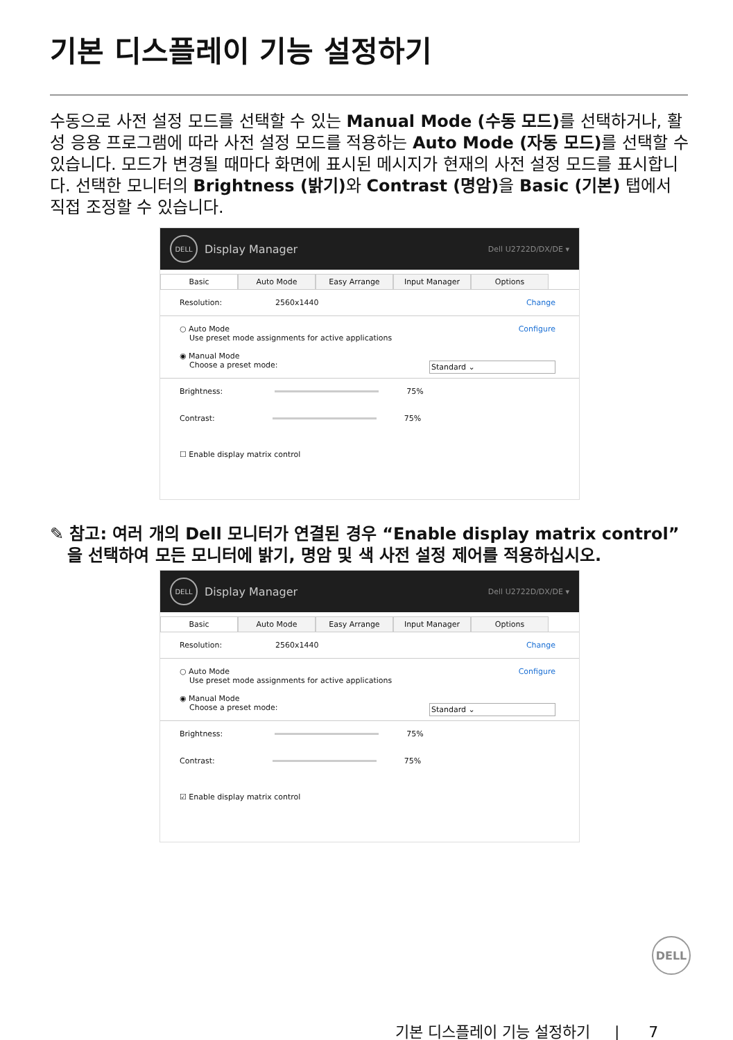기본 디스플레이 기능 설정하기
수동으로 사전 설정 모드를 선택할 수 있는 Manual Mode (수동 모드) 를 선택하거나, 활성 응용 프로그램에 따라 사전 설정 모드를 적용하는 Auto Mode (자동 모드) 를 선택할 수 있습니다. 모드가 변경될 때마다 화면에 표시된 메시지가 현재의 사전 설정 모드를 표시합니다. 선택한 모니터의 Brightness (밝기) 와 Contrast (명암) 을 Basic (기본) 탭에서 직접 조정할 수 있습니다.
DELL
Display Manager Dell U2722D/DX/DE ▾
Basic Auto Mode Easy Arrange Input Manager Options
Resolution: 2560x1440 Change
○ Auto Mode Configure
Use preset mode assignments for active applications
◉ Manual Mode
Choose a preset mode: Standard ⌄
Brightness: 75%
Contrast: 75%
☐ Enable display matrix control
✎ 참고: 여러 개의 Dell 모니터가 연결된 경우 “Enable display matrix control”
을 선택하여 모든 모니터에 밝기, 명암 및 색 사전 설정 제어를 적용하십시오.
DELL
Display Manager Dell U2722D/DX/DE ▾
Basic Auto Mode Easy Arrange Input Manager Options
Resolution: 2560x1440 Change
○ Auto Mode Configure
Use preset mode assignments for active applications
◉ Manual Mode
Choose a preset mode: Standard ⌄
Brightness: 75%
Contrast: 75%
☑ Enable display matrix control
DELL
기본 디스플레이 기능 설정하기 | 7